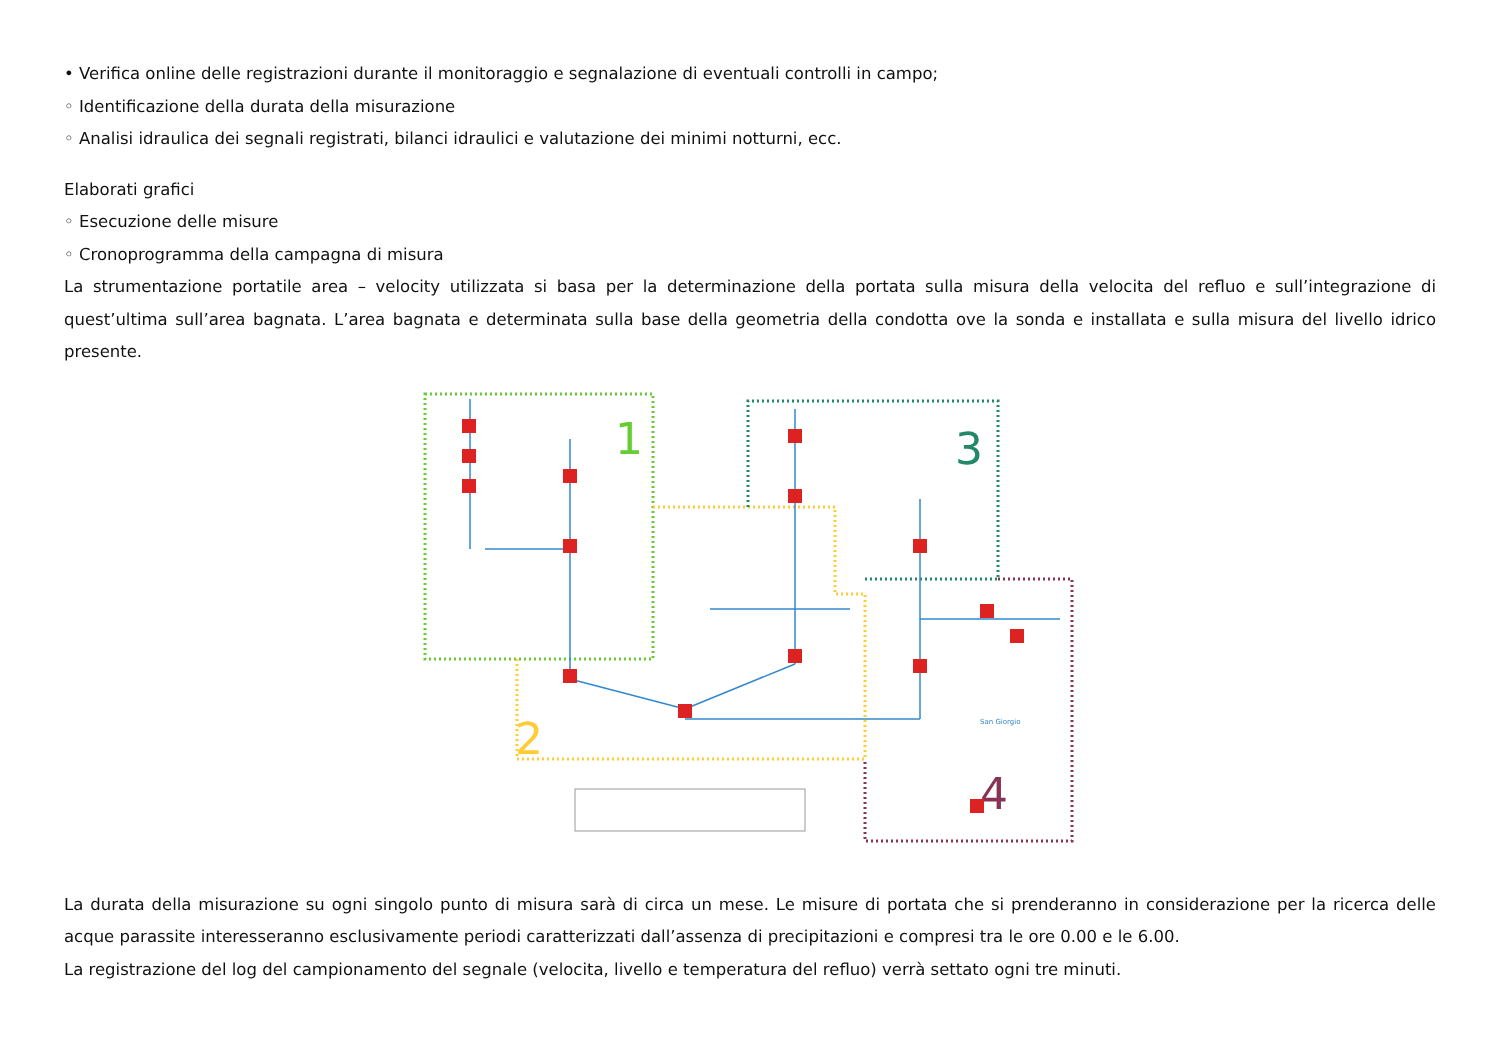• Verifica online delle registrazioni durante il monitoraggio e segnalazione di eventuali controlli in campo;
◦ Identificazione della durata della misurazione
◦ Analisi idraulica dei segnali registrati, bilanci idraulici e valutazione dei minimi notturni, ecc.
Elaborati grafici
◦ Esecuzione delle misure
◦ Cronoprogramma della campagna di misura
La strumentazione portatile area – velocity utilizzata si basa per la determinazione della portata sulla misura della velocita del refluo e sull’integrazione di quest’ultima sull’area bagnata. L’area bagnata e determinata sulla base della geometria della condotta ove la sonda e installata e sulla misura del livello idrico presente.
1
2
3
4
San Giorgio
La durata della misurazione su ogni singolo punto di misura sarà di circa un mese. Le misure di portata che si prenderanno in considerazione per la ricerca delle acque parassite interesseranno esclusivamente periodi caratterizzati dall’assenza di precipitazioni e compresi tra le ore 0.00 e le 6.00.
La registrazione del log del campionamento del segnale (velocita, livello e temperatura del refluo) verrà settato ogni tre minuti.